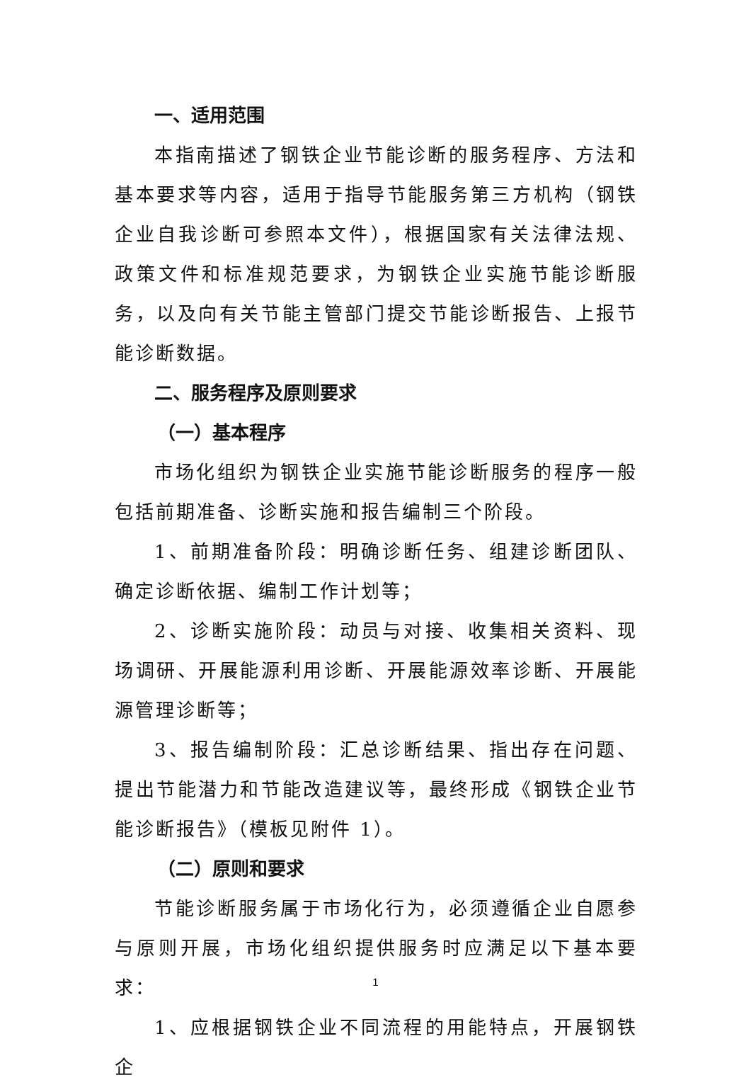一、适用范围
本指南描述了钢铁企业节能诊断的服务程序、方法和基本要求等内容，适用于指导节能服务第三方机构（钢铁企业自我诊断可参照本文件），根据国家有关法律法规、政策文件和标准规范要求，为钢铁企业实施节能诊断服务，以及向有关节能主管部门提交节能诊断报告、上报节能诊断数据。
二、服务程序及原则要求
（一）基本程序
市场化组织为钢铁企业实施节能诊断服务的程序一般包括前期准备、诊断实施和报告编制三个阶段。
1、前期准备阶段：明确诊断任务、组建诊断团队、确定诊断依据、编制工作计划等；
2、诊断实施阶段：动员与对接、收集相关资料、现场调研、开展能源利用诊断、开展能源效率诊断、开展能源管理诊断等；
3、报告编制阶段：汇总诊断结果、指出存在问题、提出节能潜力和节能改造建议等，最终形成《钢铁企业节能诊断报告》（模板见附件 1）。
（二）原则和要求
节能诊断服务属于市场化行为，必须遵循企业自愿参与原则开展，市场化组织提供服务时应满足以下基本要求：
1、应根据钢铁企业不同流程的用能特点，开展钢铁企
1